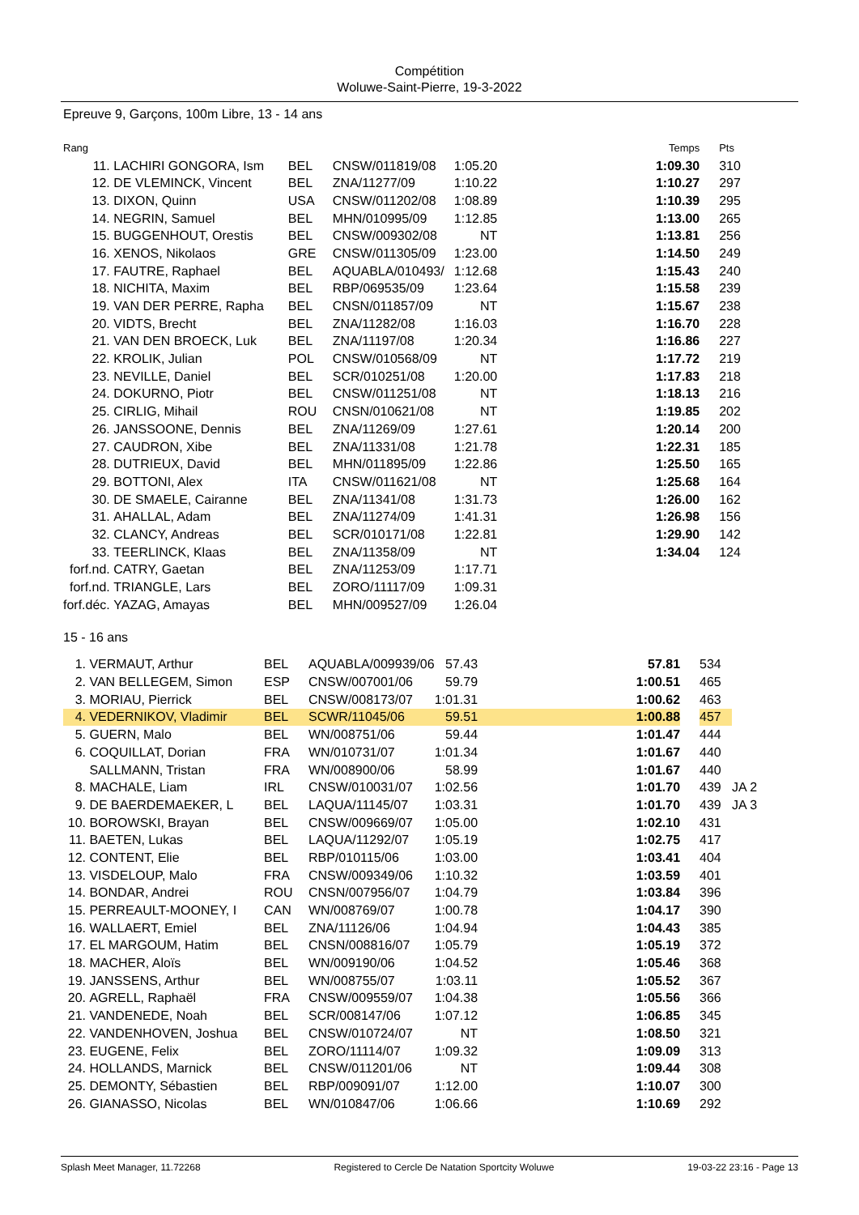Compétition
Woluwe-Saint-Pierre, 19-3-2022
Epreuve 9, Garçons, 100m Libre, 13 - 14 ans
| Rang | | | | | Temps | | Pts | |
| --- | --- | --- | --- | --- | --- | --- | --- | --- |
| 11. | LACHIRI GONGORA, Ism | BEL | CNSW/011819/08 | 1:05.20 | 1:09.30 | | 310 | |
| 12. | DE VLEMINCK, Vincent | BEL | ZNA/11277/09 | 1:10.22 | 1:10.27 | | 297 | |
| 13. | DIXON, Quinn | USA | CNSW/011202/08 | 1:08.89 | 1:10.39 | | 295 | |
| 14. | NEGRIN, Samuel | BEL | MHN/010995/09 | 1:12.85 | 1:13.00 | | 265 | |
| 15. | BUGGENHOUT, Orestis | BEL | CNSW/009302/08 | NT | 1:13.81 | | 256 | |
| 16. | XENOS, Nikolaos | GRE | CNSW/011305/09 | 1:23.00 | 1:14.50 | | 249 | |
| 17. | FAUTRE, Raphael | BEL | AQUABLA/010493/ | 1:12.68 | 1:15.43 | | 240 | |
| 18. | NICHITA, Maxim | BEL | RBP/069535/09 | 1:23.64 | 1:15.58 | | 239 | |
| 19. | VAN DER PERRE, Rapha | BEL | CNSN/011857/09 | NT | 1:15.67 | | 238 | |
| 20. | VIDTS, Brecht | BEL | ZNA/11282/08 | 1:16.03 | 1:16.70 | | 228 | |
| 21. | VAN DEN BROECK, Luk | BEL | ZNA/11197/08 | 1:20.34 | 1:16.86 | | 227 | |
| 22. | KROLIK, Julian | POL | CNSW/010568/09 | NT | 1:17.72 | | 219 | |
| 23. | NEVILLE, Daniel | BEL | SCR/010251/08 | 1:20.00 | 1:17.83 | | 218 | |
| 24. | DOKURNO, Piotr | BEL | CNSW/011251/08 | NT | 1:18.13 | | 216 | |
| 25. | CIRLIG, Mihail | ROU | CNSN/010621/08 | NT | 1:19.85 | | 202 | |
| 26. | JANSSOONE, Dennis | BEL | ZNA/11269/09 | 1:27.61 | 1:20.14 | | 200 | |
| 27. | CAUDRON, Xibe | BEL | ZNA/11331/08 | 1:21.78 | 1:22.31 | | 185 | |
| 28. | DUTRIEUX, David | BEL | MHN/011895/09 | 1:22.86 | 1:25.50 | | 165 | |
| 29. | BOTTONI, Alex | ITA | CNSW/011621/08 | NT | 1:25.68 | | 164 | |
| 30. | DE SMAELE, Cairanne | BEL | ZNA/11341/08 | 1:31.73 | 1:26.00 | | 162 | |
| 31. | AHALLAL, Adam | BEL | ZNA/11274/09 | 1:41.31 | 1:26.98 | | 156 | |
| 32. | CLANCY, Andreas | BEL | SCR/010171/08 | 1:22.81 | 1:29.90 | | 142 | |
| 33. | TEERLINCK, Klaas | BEL | ZNA/11358/09 | NT | 1:34.04 | | 124 | |
| forf.nd. | CATRY, Gaetan | BEL | ZNA/11253/09 | 1:17.71 | | | | |
| forf.nd. | TRIANGLE, Lars | BEL | ZORO/11117/09 | 1:09.31 | | | | |
| forf.déc. | YAZAG, Amayas | BEL | MHN/009527/09 | 1:26.04 | | | | |
15 - 16 ans
| 1. | VERMAUT, Arthur | BEL | AQUABLA/009939/06 | 57.43 | 57.81 | | 534 | |
| 2. | VAN BELLEGEM, Simon | ESP | CNSW/007001/06 | 59.79 | 1:00.51 | | 465 | |
| 3. | MORIAU, Pierrick | BEL | CNSW/008173/07 | 1:01.31 | 1:00.62 | | 463 | |
| 4. | VEDERNIKOV, Vladimir | BEL | SCWR/11045/06 | 59.51 | 1:00.88 | | 457 | |
| 5. | GUERN, Malo | BEL | WN/008751/06 | 59.44 | 1:01.47 | | 444 | |
| 6. | COQUILLAT, Dorian | FRA | WN/010731/07 | 1:01.34 | 1:01.67 | | 440 | |
| | SALLMANN, Tristan | FRA | WN/008900/06 | 58.99 | 1:01.67 | | 440 | |
| 8. | MACHALE, Liam | IRL | CNSW/010031/07 | 1:02.56 | 1:01.70 | | 439 | JA 2 |
| 9. | DE BAERDEMAEKER, L | BEL | LAQUA/11145/07 | 1:03.31 | 1:01.70 | | 439 | JA 3 |
| 10. | BOROWSKI, Brayan | BEL | CNSW/009669/07 | 1:05.00 | 1:02.10 | | 431 | |
| 11. | BAETEN, Lukas | BEL | LAQUA/11292/07 | 1:05.19 | 1:02.75 | | 417 | |
| 12. | CONTENT, Elie | BEL | RBP/010115/06 | 1:03.00 | 1:03.41 | | 404 | |
| 13. | VISDELOUP, Malo | FRA | CNSW/009349/06 | 1:10.32 | 1:03.59 | | 401 | |
| 14. | BONDAR, Andrei | ROU | CNSN/007956/07 | 1:04.79 | 1:03.84 | | 396 | |
| 15. | PERREAULT-MOONEY, I | CAN | WN/008769/07 | 1:00.78 | 1:04.17 | | 390 | |
| 16. | WALLAERT, Emiel | BEL | ZNA/11126/06 | 1:04.94 | 1:04.43 | | 385 | |
| 17. | EL MARGOUM, Hatim | BEL | CNSN/008816/07 | 1:05.79 | 1:05.19 | | 372 | |
| 18. | MACHER, Aloïs | BEL | WN/009190/06 | 1:04.52 | 1:05.46 | | 368 | |
| 19. | JANSSENS, Arthur | BEL | WN/008755/07 | 1:03.11 | 1:05.52 | | 367 | |
| 20. | AGRELL, Raphaël | FRA | CNSW/009559/07 | 1:04.38 | 1:05.56 | | 366 | |
| 21. | VANDENEDE, Noah | BEL | SCR/008147/06 | 1:07.12 | 1:06.85 | | 345 | |
| 22. | VANDENHOVEN, Joshua | BEL | CNSW/010724/07 | NT | 1:08.50 | | 321 | |
| 23. | EUGENE, Felix | BEL | ZORO/11114/07 | 1:09.32 | 1:09.09 | | 313 | |
| 24. | HOLLANDS, Marnick | BEL | CNSW/011201/06 | NT | 1:09.44 | | 308 | |
| 25. | DEMONTY, Sébastien | BEL | RBP/009091/07 | 1:12.00 | 1:10.07 | | 300 | |
| 26. | GIANASSO, Nicolas | BEL | WN/010847/06 | 1:06.66 | 1:10.69 | | 292 | |
Splash Meet Manager, 11.72268 Registered to Cercle De Natation Sportcity Woluwe 19-03-22 23:16 - Page 13